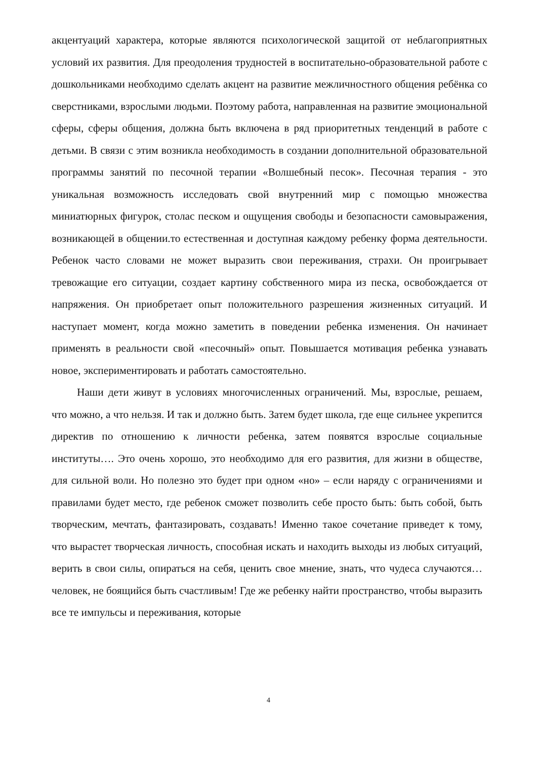акцентуаций характера, которые являются психологической защитой от неблагоприятных условий их развития. Для преодоления трудностей в воспитательно-образовательной работе с дошкольниками необходимо сделать акцент на развитие межличностного общения ребёнка со сверстниками, взрослыми людьми. Поэтому работа, направленная на развитие эмоциональной сферы, сферы общения, должна быть включена в ряд приоритетных тенденций в работе с детьми. В связи с этим возникла необходимость в создании дополнительной образовательной программы занятий по песочной терапии «Волшебный песок». Песочная терапия - это уникальная возможность исследовать свой внутренний мир с помощью множества миниатюрных фигурок, столас песком и ощущения свободы и безопасности самовыражения, возникающей в общении.то естественная и доступная каждому ребенку форма деятельности. Ребенок часто словами не может выразить свои переживания, страхи. Он проигрывает тревожащие его ситуации, создает картину собственного мира из песка, освобождается от напряжения. Он приобретает опыт положительного разрешения жизненных ситуаций. И наступает момент, когда можно заметить в поведении ребенка изменения. Он начинает применять в реальности свой «песочный» опыт. Повышается мотивация ребенка узнавать новое, экспериментировать и работать самостоятельно.
Наши дети живут в условиях многочисленных ограничений. Мы, взрослые, решаем, что можно, а что нельзя. И так и должно быть. Затем будет школа, где еще сильнее укрепится директив по отношению к личности ребенка, затем появятся взрослые социальные институты…. Это очень хорошо, это необходимо для его развития, для жизни в обществе, для сильной воли. Но полезно это будет при одном «но» – если наряду с ограничениями и правилами будет место, где ребенок сможет позволить себе просто быть: быть собой, быть творческим, мечтать, фантазировать, создавать! Именно такое сочетание приведет к тому, что вырастет творческая личность, способная искать и находить выходы из любых ситуаций, верить в свои силы, опираться на себя, ценить свое мнение, знать, что чудеса случаются… человек, не боящийся быть счастливым! Где же ребенку найти пространство, чтобы выразить все те импульсы и переживания, которые
4